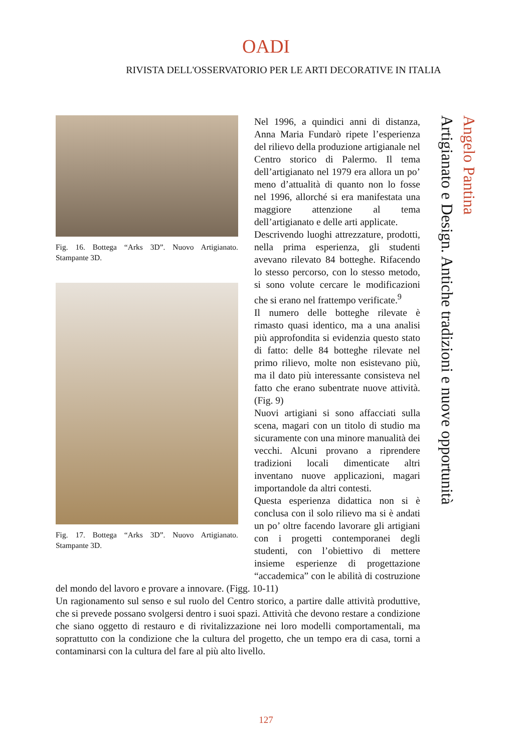OADI
RIVISTA DELL'OSSERVATORIO PER LE ARTI DECORATIVE IN ITALIA
Fig. 16. Bottega “Arks 3D”. Nuovo Artigianato. Stampante 3D.
Fig. 17. Bottega “Arks 3D”. Nuovo Artigianato. Stampante 3D.
Nel 1996, a quindici anni di distanza, Anna Maria Fundarò ripete l’esperienza del rilievo della produzione artigianale nel Centro storico di Palermo. Il tema dell’artigianato nel 1979 era allora un po’ meno d’attualità di quanto non lo fosse nel 1996, allorché si era manifestata una maggiore attenzione al tema dell’artigianato e delle arti applicate.
Descrivendo luoghi attrezzature, prodotti, nella prima esperienza, gli studenti avevano rilevato 84 botteghe. Rifacendo lo stesso percorso, con lo stesso metodo, si sono volute cercare le modificazioni che si erano nel frattempo verificate.<sup>9</sup>
Il numero delle botteghe rilevate è rimasto quasi identico, ma a una analisi più approfondita si evidenzia questo stato di fatto: delle 84 botteghe rilevate nel primo rilievo, molte non esistevano più, ma il dato più interessante consisteva nel fatto che erano subentrate nuove attività. (Fig. 9)
Nuovi artigiani si sono affacciati sulla scena, magari con un titolo di studio ma sicuramente con una minore manualità dei vecchi. Alcuni provano a riprendere tradizioni locali dimenticate altri inventano nuove applicazioni, magari importandole da altri contesti.
Questa esperienza didattica non si è conclusa con il solo rilievo ma si è andati un po’ oltre facendo lavorare gli artigiani con i progetti contemporanei degli studenti, con l’obiettivo di mettere insieme esperienze di progettazione “accademica” con le abilità di costruzione del mondo del lavoro e provare a innovare. (Figg. 10-11)
Un ragionamento sul senso e sul ruolo del Centro storico, a partire dalle attività produttive, che si prevede possano svolgersi dentro i suoi spazi. Attività che devono restare a condizione che siano oggetto di restauro e di rivitalizzazione nei loro modelli comportamentali, ma soprattutto con la condizione che la cultura del progetto, che un tempo era di casa, torni a contaminarsi con la cultura del fare al più alto livello.
Angelo Pantina
Artigianato e Design. Antiche tradizioni e nuove opportunità
127